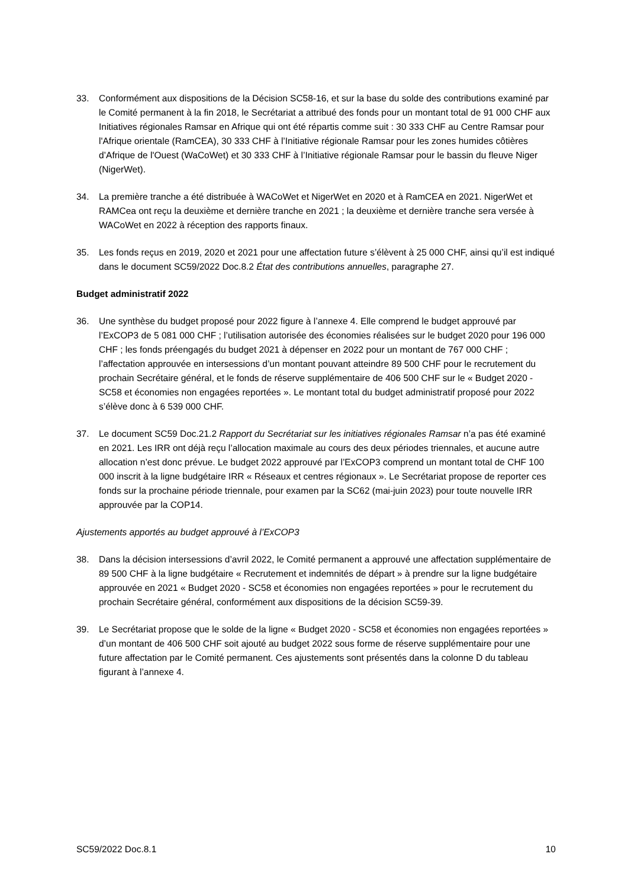33. Conformément aux dispositions de la Décision SC58-16, et sur la base du solde des contributions examiné par le Comité permanent à la fin 2018, le Secrétariat a attribué des fonds pour un montant total de 91 000 CHF aux Initiatives régionales Ramsar en Afrique qui ont été répartis comme suit : 30 333 CHF au Centre Ramsar pour l'Afrique orientale (RamCEA), 30 333 CHF à l’Initiative régionale Ramsar pour les zones humides côtières d’Afrique de l'Ouest (WaCoWet) et 30 333 CHF à l’Initiative régionale Ramsar pour le bassin du fleuve Niger (NigerWet).
34. La première tranche a été distribuée à WACoWet et NigerWet en 2020 et à RamCEA en 2021. NigerWet et RAMCea ont reçu la deuxième et dernière tranche en 2021 ; la deuxième et dernière tranche sera versée à WACoWet en 2022 à réception des rapports finaux.
35. Les fonds reçus en 2019, 2020 et 2021 pour une affectation future s’élèvent à 25 000 CHF, ainsi qu’il est indiqué dans le document SC59/2022 Doc.8.2 État des contributions annuelles, paragraphe 27.
Budget administratif 2022
36. Une synthèse du budget proposé pour 2022 figure à l’annexe 4. Elle comprend le budget approuvé par l’ExCOP3 de 5 081 000 CHF ; l’utilisation autorisée des économies réalisées sur le budget 2020 pour 196 000 CHF ; les fonds préengagés du budget 2021 à dépenser en 2022 pour un montant de 767 000 CHF ; l’affectation approuvée en intersessions d’un montant pouvant atteindre 89 500 CHF pour le recrutement du prochain Secrétaire général, et le fonds de réserve supplémentaire de 406 500 CHF sur le « Budget 2020 - SC58 et économies non engagées reportées ». Le montant total du budget administratif proposé pour 2022 s’élève donc à 6 539 000 CHF.
37. Le document SC59 Doc.21.2 Rapport du Secrétariat sur les initiatives régionales Ramsar n’a pas été examiné en 2021. Les IRR ont déjà reçu l’allocation maximale au cours des deux périodes triennales, et aucune autre allocation n’est donc prévue. Le budget 2022 approuvé par l’ExCOP3 comprend un montant total de CHF 100 000 inscrit à la ligne budgétaire IRR « Réseaux et centres régionaux ». Le Secrétariat propose de reporter ces fonds sur la prochaine période triennale, pour examen par la SC62 (mai-juin 2023) pour toute nouvelle IRR approuvée par la COP14.
Ajustements apportés au budget approuvé à l’ExCOP3
38. Dans la décision intersessions d’avril 2022, le Comité permanent a approuvé une affectation supplémentaire de 89 500 CHF à la ligne budgétaire « Recrutement et indemnités de départ » à prendre sur la ligne budgétaire approuvée en 2021 « Budget 2020 - SC58 et économies non engagées reportées » pour le recrutement du prochain Secrétaire général, conformément aux dispositions de la décision SC59-39.
39. Le Secrétariat propose que le solde de la ligne « Budget 2020 - SC58 et économies non engagées reportées » d’un montant de 406 500 CHF soit ajouté au budget 2022 sous forme de réserve supplémentaire pour une future affectation par le Comité permanent. Ces ajustements sont présentés dans la colonne D du tableau figurant à l’annexe 4.
SC59/2022 Doc.8.1 10